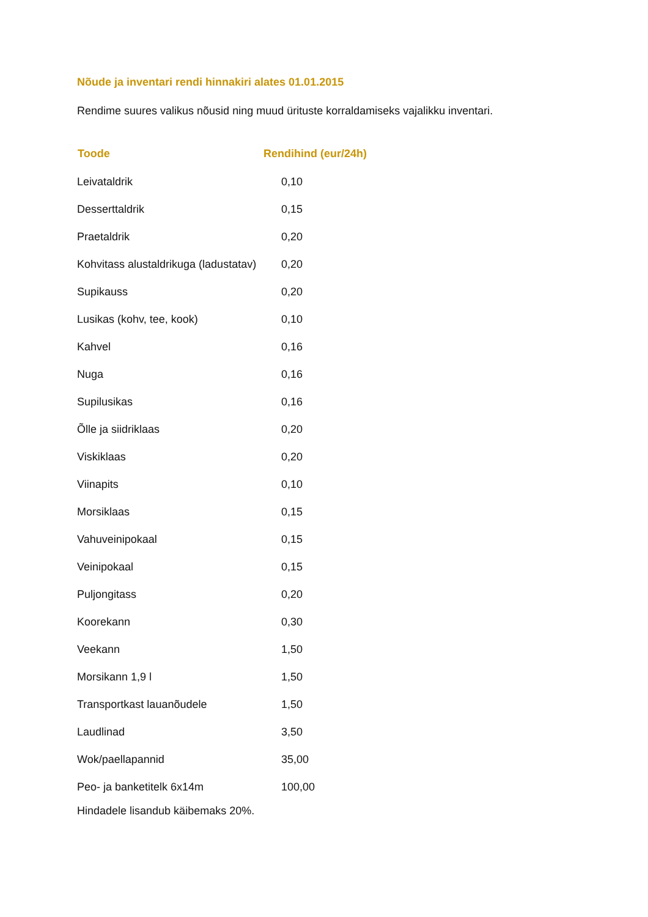Nõude ja inventari rendi hinnakiri alates 01.01.2015
Rendime suures valikus nõusid ning muud ürituste korraldamiseks vajalikku inventari.
| Toode | Rendihind (eur/24h) |
| --- | --- |
| Leivataldrik | 0,10 |
| Desserttaldrik | 0,15 |
| Praetaldrik | 0,20 |
| Kohvitass alustaldrikuga (ladustatav) | 0,20 |
| Supikauss | 0,20 |
| Lusikas (kohv, tee, kook) | 0,10 |
| Kahvel | 0,16 |
| Nuga | 0,16 |
| Supilusikas | 0,16 |
| Õlle ja siidriklaas | 0,20 |
| Viskiklaas | 0,20 |
| Viinapits | 0,10 |
| Morsiklaas | 0,15 |
| Vahuveinipokaal | 0,15 |
| Veinipokaal | 0,15 |
| Puljongitass | 0,20 |
| Koorekann | 0,30 |
| Veekann | 1,50 |
| Morsikann 1,9 l | 1,50 |
| Transportkast lauanõudele | 1,50 |
| Laudlinad | 3,50 |
| Wok/paellapannid | 35,00 |
| Peo- ja banketitelk 6x14m | 100,00 |
Hindadele lisandub käibemaks 20%.